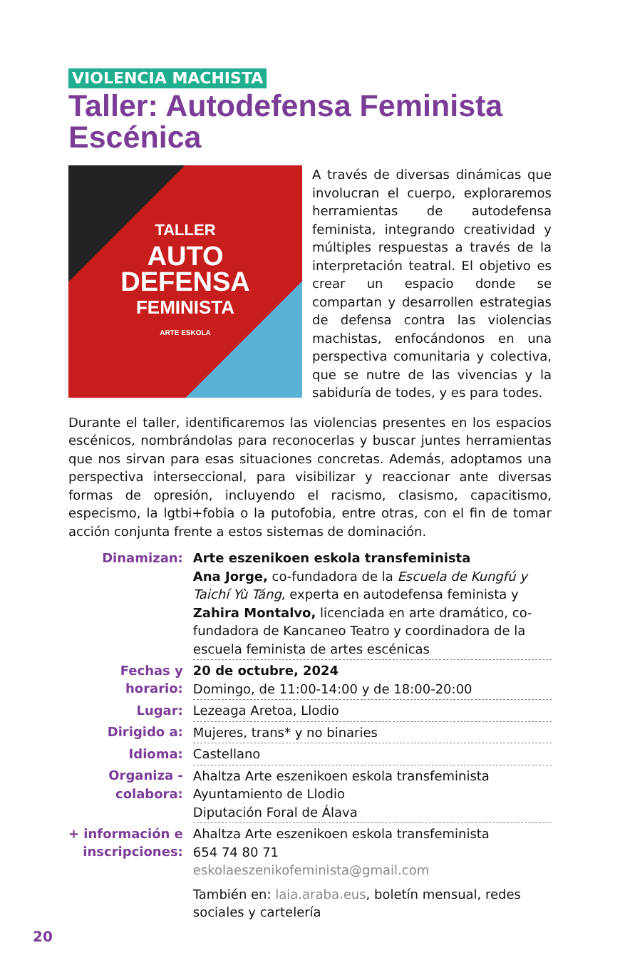VIOLENCIA MACHISTA
Taller: Autodefensa Feminista Escénica
TALLER
AUTO
DEFENSA
FEMINISTA
ARTE ESKOLA
A través de diversas dinámicas que involucran el cuerpo, exploraremos herramientas de autodefensa feminista, integrando creatividad y múltiples respuestas a través de la interpretación teatral. El objetivo es crear un espacio donde se compartan y desarrollen estrategias de defensa contra las violencias machistas, enfocándonos en una perspectiva comunitaria y colectiva, que se nutre de las vivencias y la sabiduría de todes, y es para todes.
Durante el taller, identificaremos las violencias presentes en los espacios escénicos, nombrándolas para reconocerlas y buscar juntes herramientas que nos sirvan para esas situaciones concretas. Además, adoptamos una perspectiva interseccional, para visibilizar y reaccionar ante diversas formas de opresión, incluyendo el racismo, clasismo, capacitismo, especismo, la lgtbi+fobia o la putofobia, entre otras, con el fin de tomar acción conjunta frente a estos sistemas de dominación.
| Dinamizan: | Arte eszenikoen eskola transfeminista Ana Jorge, co-fundadora de la Escuela de Kungfú y Taichí Yù Táng , experta en autodefensa feminista y Zahira Montalvo, licenciada en arte dramático, co-fundadora de Kancaneo Teatro y coordinadora de la escuela feminista de artes escénicas |
| Fechas y horario: | 20 de octubre, 2024 Domingo, de 11:00-14:00 y de 18:00-20:00 |
| Lugar: | Lezeaga Aretoa, Llodio |
| Dirigido a: | Mujeres, trans* y no binaries |
| Idioma: | Castellano |
| Organiza - colabora: | Ahaltza Arte eszenikoen eskola transfeminista Ayuntamiento de Llodio Diputación Foral de Álava |
| + información e inscripciones: | Ahaltza Arte eszenikoen eskola transfeminista 654 74 80 71 eskolaeszenikofeminista@gmail.com También en: laia.araba.eus , boletín mensual, redes sociales y cartelería |
20